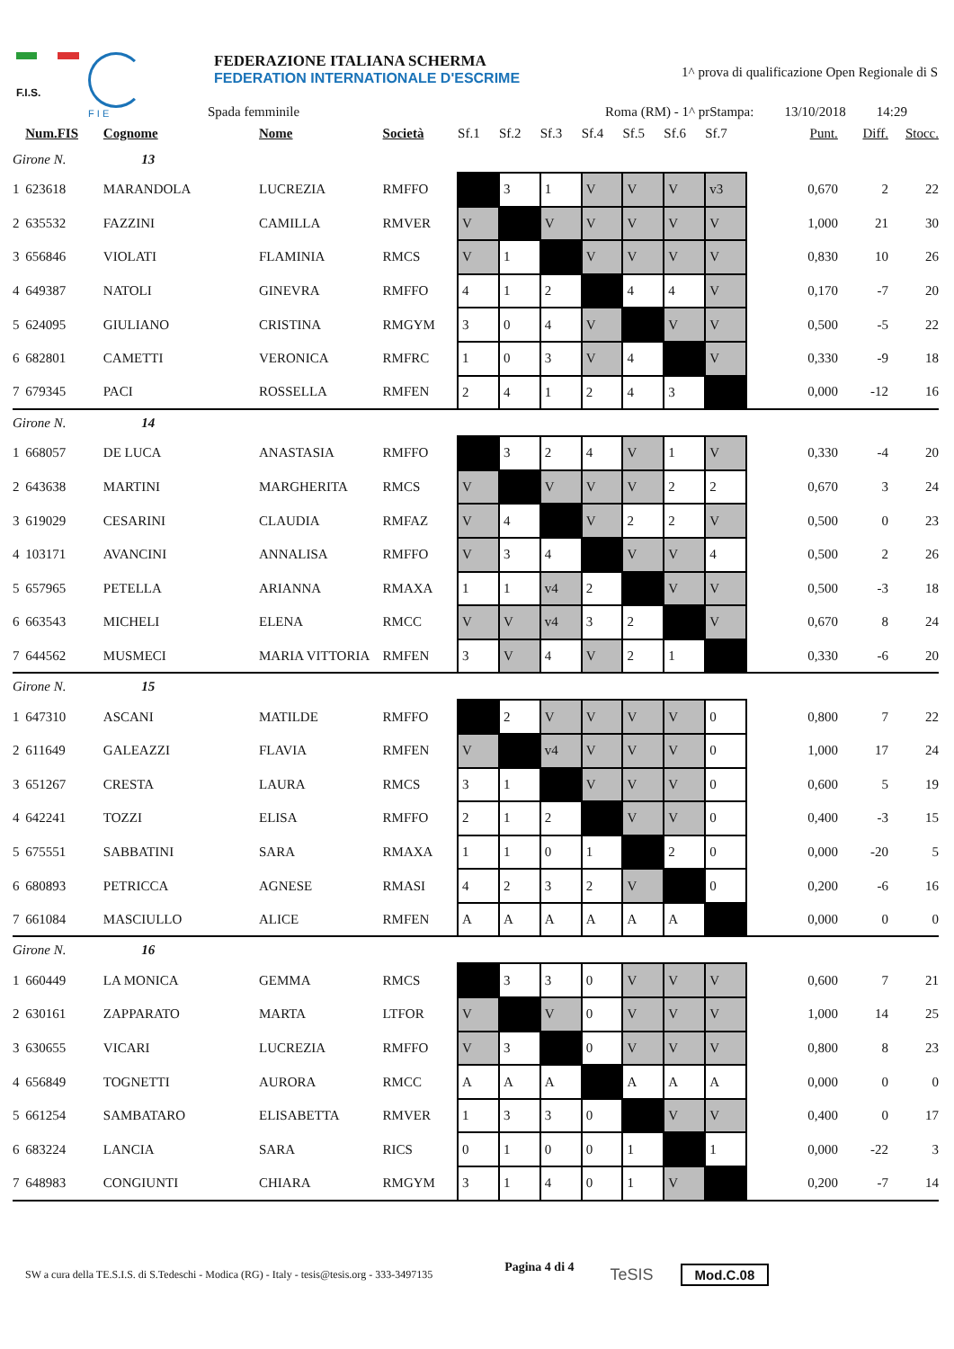F.I.S.
F I E
FEDERAZIONE ITALIANA SCHERMA
FEDERATION INTERNATIONALE D'ESCRIME
1^ prova di qualificazione Open Regionale di S
Spada femminile Roma (RM) - 1^ pr Stampa: 13/10/2018 14:29
| | Num.FIS | Cognome | Nome | Società | Sf.1 | Sf.2 | Sf.3 | Sf.4 | Sf.5 | Sf.6 | Sf.7 | Punt. | Diff. | Stocc. |
| --- | --- | --- | --- | --- | --- | --- | --- | --- | --- | --- | --- | --- | --- | --- |
| Girone N. 13 | | | | | | | | | | | | | | |
| 1 | 623618 | MARANDOLA | LUCREZIA | RMFFO | | 3 | 1 | V | V | V | v3 | 0,670 | 2 | 22 |
| 2 | 635532 | FAZZINI | CAMILLA | RMVER | V | | V | V | V | V | V | 1,000 | 21 | 30 |
| 3 | 656846 | VIOLATI | FLAMINIA | RMCS | V | 1 | | V | V | V | V | 0,830 | 10 | 26 |
| 4 | 649387 | NATOLI | GINEVRA | RMFFO | 4 | 1 | 2 | | 4 | 4 | V | 0,170 | -7 | 20 |
| 5 | 624095 | GIULIANO | CRISTINA | RMGYM | 3 | 0 | 4 | V | | V | V | 0,500 | -5 | 22 |
| 6 | 682801 | CAMETTI | VERONICA | RMFRC | 1 | 0 | 3 | V | 4 | | V | 0,330 | -9 | 18 |
| 7 | 679345 | PACI | ROSSELLA | RMFEN | 2 | 4 | 1 | 2 | 4 | 3 | | 0,000 | -12 | 16 |
| Girone N. 14 | | | | | | | | | | | | | | |
| 1 | 668057 | DE LUCA | ANASTASIA | RMFFO | | 3 | 2 | 4 | V | 1 | V | 0,330 | -4 | 20 |
| 2 | 643638 | MARTINI | MARGHERITA | RMCS | V | | V | V | V | 2 | 2 | 0,670 | 3 | 24 |
| 3 | 619029 | CESARINI | CLAUDIA | RMFAZ | V | 4 | | V | 2 | 2 | V | 0,500 | 0 | 23 |
| 4 | 103171 | AVANCINI | ANNALISA | RMFFO | V | 3 | 4 | | V | V | 4 | 0,500 | 2 | 26 |
| 5 | 657965 | PETELLA | ARIANNA | RMAXA | 1 | 1 | v4 | 2 | | V | V | 0,500 | -3 | 18 |
| 6 | 663543 | MICHELI | ELENA | RMCC | V | V | v4 | 3 | 2 | | V | 0,670 | 8 | 24 |
| 7 | 644562 | MUSMECI | MARIA VITTORIA | RMFEN | 3 | V | 4 | V | 2 | 1 | | 0,330 | -6 | 20 |
| Girone N. 15 | | | | | | | | | | | | | | |
| 1 | 647310 | ASCANI | MATILDE | RMFFO | | 2 | V | V | V | V | 0 | 0,800 | 7 | 22 |
| 2 | 611649 | GALEAZZI | FLAVIA | RMFEN | V | | v4 | V | V | V | 0 | 1,000 | 17 | 24 |
| 3 | 651267 | CRESTA | LAURA | RMCS | 3 | 1 | | V | V | V | 0 | 0,600 | 5 | 19 |
| 4 | 642241 | TOZZI | ELISA | RMFFO | 2 | 1 | 2 | | V | V | 0 | 0,400 | -3 | 15 |
| 5 | 675551 | SABBATINI | SARA | RMAXA | 1 | 1 | 0 | 1 | | 2 | 0 | 0,000 | -20 | 5 |
| 6 | 680893 | PETRICCA | AGNESE | RMASI | 4 | 2 | 3 | 2 | V | | 0 | 0,200 | -6 | 16 |
| 7 | 661084 | MASCIULLO | ALICE | RMFEN | A | A | A | A | A | A | | 0,000 | 0 | 0 |
| Girone N. 16 | | | | | | | | | | | | | | |
| 1 | 660449 | LA MONICA | GEMMA | RMCS | | 3 | 3 | 0 | V | V | V | 0,600 | 7 | 21 |
| 2 | 630161 | ZAPPARATO | MARTA | LTFOR | V | | V | 0 | V | V | V | 1,000 | 14 | 25 |
| 3 | 630655 | VICARI | LUCREZIA | RMFFO | V | 3 | | 0 | V | V | V | 0,800 | 8 | 23 |
| 4 | 656849 | TOGNETTI | AURORA | RMCC | A | A | A | | A | A | A | 0,000 | 0 | 0 |
| 5 | 661254 | SAMBATARO | ELISABETTA | RMVER | 1 | 3 | 3 | 0 | | V | V | 0,400 | 0 | 17 |
| 6 | 683224 | LANCIA | SARA | RICS | 0 | 1 | 0 | 0 | 1 | | 1 | 0,000 | -22 | 3 |
| 7 | 648983 | CONGIUNTI | CHIARA | RMGYM | 3 | 1 | 4 | 0 | 1 | V | | 0,200 | -7 | 14 |
SW a cura della TE.S.I.S. di S.Tedeschi - Modica (RG) - Italy - tesis@tesis.org - 333-3497135 Pagina 4 di 4 TeSIS Mod.C.08